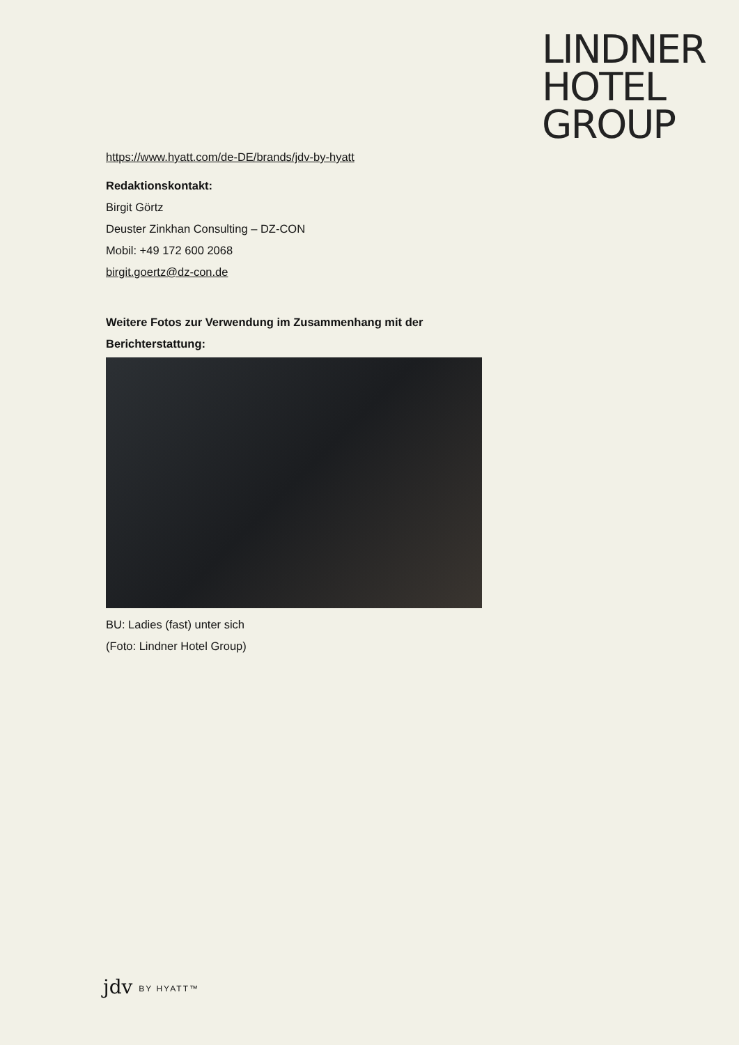LINDNER
HOTEL
GROUP
https://www.hyatt.com/de-DE/brands/jdv-by-hyatt
Redaktionskontakt:
Birgit Görtz
Deuster Zinkhan Consulting – DZ-CON
Mobil: +49 172 600 2068
birgit.goertz@dz-con.de
Weitere Fotos zur Verwendung im Zusammenhang mit der Berichterstattung:
BU: Ladies (fast) unter sich
(Foto: Lindner Hotel Group)
jdv BY HYATT™